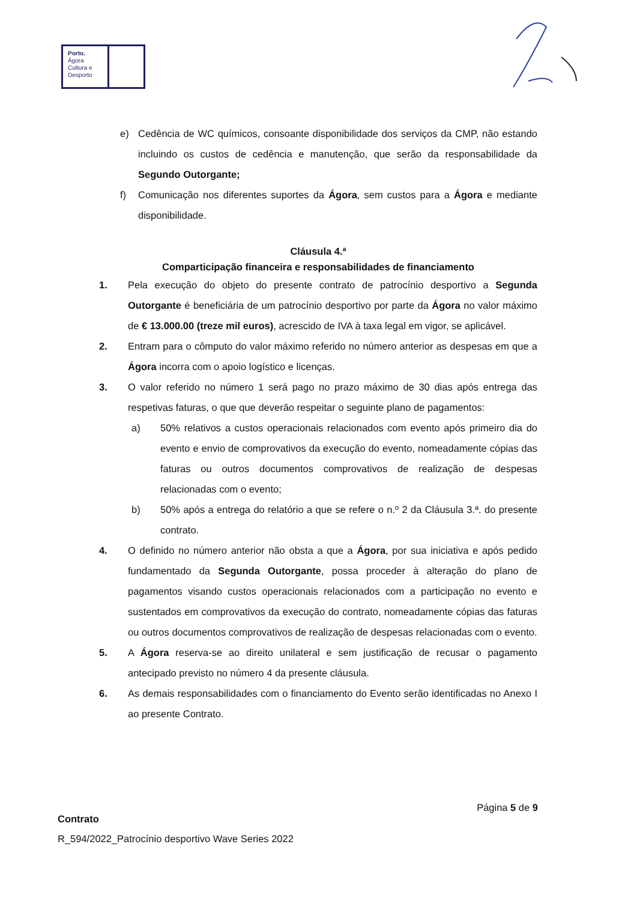Porto.
Ágora
Cultura e
Desporto
e) Cedência de WC químicos, consoante disponibilidade dos serviços da CMP, não estando incluindo os custos de cedência e manutenção, que serão da responsabilidade da Segundo Outorgante;
f) Comunicação nos diferentes suportes da Ágora, sem custos para a Ágora e mediante disponibilidade.
Cláusula 4.ª
Comparticipação financeira e responsabilidades de financiamento
1. Pela execução do objeto do presente contrato de patrocínio desportivo a Segunda Outorgante é beneficiária de um patrocínio desportivo por parte da Ágora no valor máximo de € 13.000.00 (treze mil euros), acrescido de IVA à taxa legal em vigor, se aplicável.
2. Entram para o cômputo do valor máximo referido no número anterior as despesas em que a Ágora incorra com o apoio logístico e licenças.
3. O valor referido no número 1 será pago no prazo máximo de 30 dias após entrega das respetivas faturas, o que que deverão respeitar o seguinte plano de pagamentos:
a) 50% relativos a custos operacionais relacionados com evento após primeiro dia do evento e envio de comprovativos da execução do evento, nomeadamente cópias das faturas ou outros documentos comprovativos de realização de despesas relacionadas com o evento;
b) 50% após a entrega do relatório a que se refere o n.º 2 da Cláusula 3.ª. do presente contrato.
4. O definido no número anterior não obsta a que a Ágora, por sua iniciativa e após pedido fundamentado da Segunda Outorgante, possa proceder à alteração do plano de pagamentos visando custos operacionais relacionados com a participação no evento e sustentados em comprovativos da execução do contrato, nomeadamente cópias das faturas ou outros documentos comprovativos de realização de despesas relacionadas com o evento.
5. A Ágora reserva-se ao direito unilateral e sem justificação de recusar o pagamento antecipado previsto no número 4 da presente cláusula.
6. As demais responsabilidades com o financiamento do Evento serão identificadas no Anexo I ao presente Contrato.
Página 5 de 9
Contrato
R_594/2022_Patrocínio desportivo Wave Series 2022